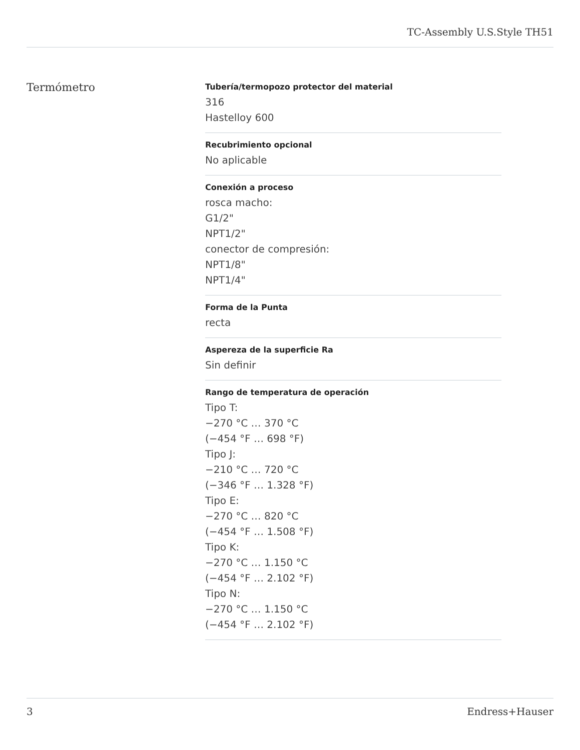TC-Assembly U.S.Style TH51
Termómetro
Tubería/termopozo protector del material
316
Hastelloy 600
Recubrimiento opcional
No aplicable
Conexión a proceso
rosca macho:
G1/2"
NPT1/2"
conector de compresión:
NPT1/8"
NPT1/4"
Forma de la Punta
recta
Aspereza de la superficie Ra
Sin definir
Rango de temperatura de operación
Tipo T:
−270 °C … 370 °C
(−454 °F … 698 °F)
Tipo J:
−210 °C … 720 °C
(−346 °F … 1.328 °F)
Tipo E:
−270 °C … 820 °C
(−454 °F … 1.508 °F)
Tipo K:
−270 °C … 1.150 °C
(−454 °F … 2.102 °F)
Tipo N:
−270 °C … 1.150 °C
(−454 °F … 2.102 °F)
3 Endress+Hauser